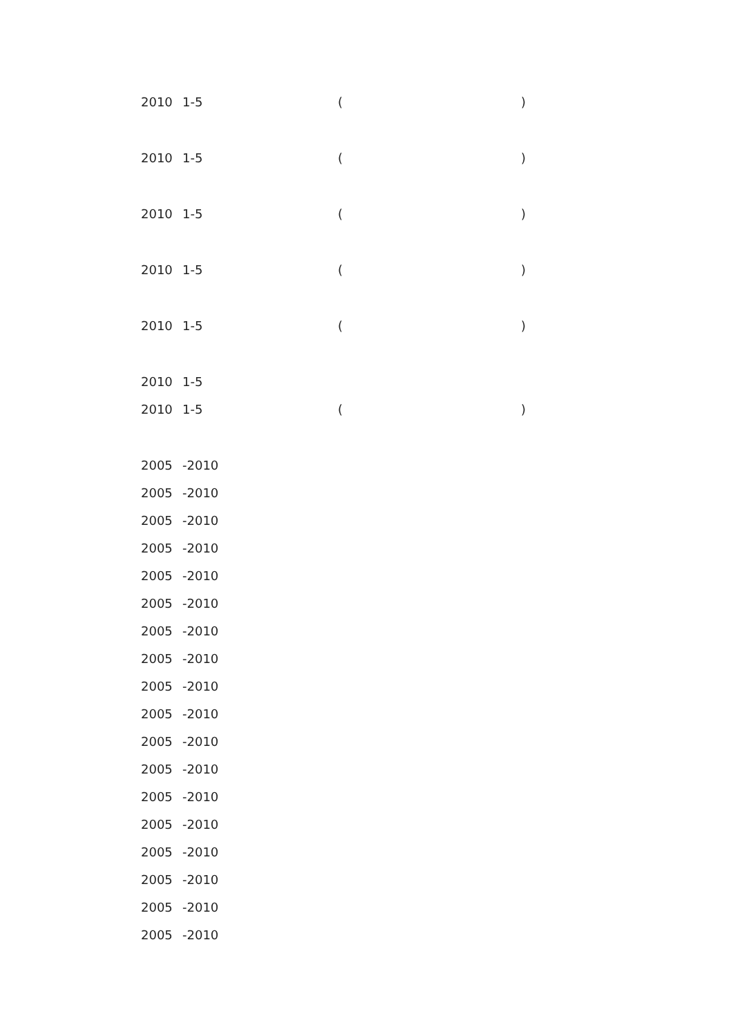2010 1-5 ()
2010 1-5 ()
2010 1-5 ()
2010 1-5 ()
2010 1-5 ()
2010 1-5
2010 1-5 ()
2005 -2010
2005 -2010
2005 -2010
2005 -2010
2005 -2010
2005 -2010
2005 -2010
2005 -2010
2005 -2010
2005 -2010
2005 -2010
2005 -2010
2005 -2010
2005 -2010
2005 -2010
2005 -2010
2005 -2010
2005 -2010